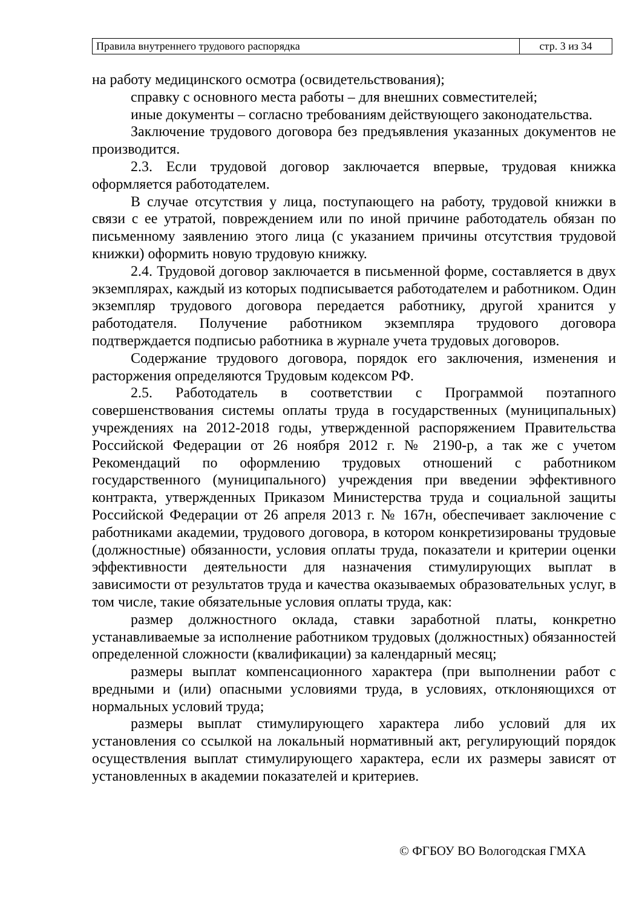| Правила внутреннего трудового распорядка | стр. 3 из 34 |
на работу медицинского осмотра (освидетельствования);
справку с основного места работы – для внешних совместителей;
иные документы – согласно требованиям действующего законодательства.
Заключение трудового договора без предъявления указанных документов не производится.
2.3. Если трудовой договор заключается впервые, трудовая книжка оформляется работодателем.
В случае отсутствия у лица, поступающего на работу, трудовой книжки в связи с ее утратой, повреждением или по иной причине работодатель обязан по письменному заявлению этого лица (с указанием причины отсутствия трудовой книжки) оформить новую трудовую книжку.
2.4. Трудовой договор заключается в письменной форме, составляется в двух экземплярах, каждый из которых подписывается работодателем и работником. Один экземпляр трудового договора передается работнику, другой хранится у работодателя. Получение работником экземпляра трудового договора подтверждается подписью работника в журнале учета трудовых договоров.
Содержание трудового договора, порядок его заключения, изменения и расторжения определяются Трудовым кодексом РФ.
2.5. Работодатель в соответствии с Программой поэтапного совершенствования системы оплаты труда в государственных (муниципальных) учреждениях на 2012-2018 годы, утвержденной распоряжением Правительства Российской Федерации от 26 ноября 2012 г. № 2190-р, а так же с учетом Рекомендаций по оформлению трудовых отношений с работником государственного (муниципального) учреждения при введении эффективного контракта, утвержденных Приказом Министерства труда и социальной защиты Российской Федерации от 26 апреля 2013 г. № 167н, обеспечивает заключение с работниками академии, трудового договора, в котором конкретизированы трудовые (должностные) обязанности, условия оплаты труда, показатели и критерии оценки эффективности деятельности для назначения стимулирующих выплат в зависимости от результатов труда и качества оказываемых образовательных услуг, в том числе, такие обязательные условия оплаты труда, как:
размер должностного оклада, ставки заработной платы, конкретно устанавливаемые за исполнение работником трудовых (должностных) обязанностей определенной сложности (квалификации) за календарный месяц;
размеры выплат компенсационного характера (при выполнении работ с вредными и (или) опасными условиями труда, в условиях, отклоняющихся от нормальных условий труда;
размеры выплат стимулирующего характера либо условий для их установления со ссылкой на локальный нормативный акт, регулирующий порядок осуществления выплат стимулирующего характера, если их размеры зависят от установленных в академии показателей и критериев.
© ФГБОУ ВО Вологодская ГМХА